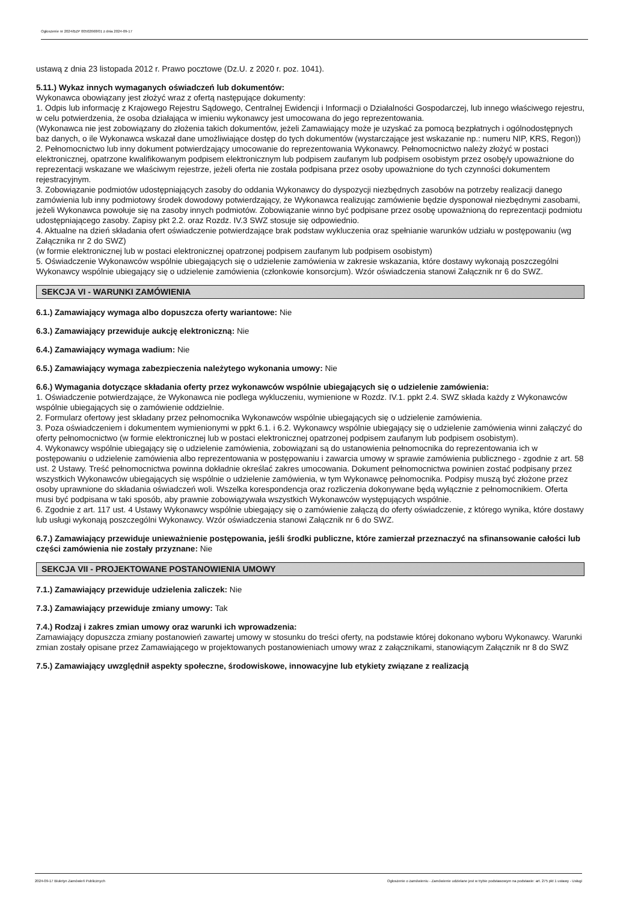Ogłoszenie nr 2024/BZP 00502668/01 z dnia 2024-09-17
ustawą z dnia 23 listopada 2012 r. Prawo pocztowe (Dz.U. z 2020 r. poz. 1041).
5.11.) Wykaz innych wymaganych oświadczeń lub dokumentów:
Wykonawca obowiązany jest złożyć wraz z ofertą następujące dokumenty:
1. Odpis lub informację z Krajowego Rejestru Sądowego, Centralnej Ewidencji i Informacji o Działalności Gospodarczej, lub innego właściwego rejestru, w celu potwierdzenia, że osoba działająca w imieniu wykonawcy jest umocowana do jego reprezentowania.
(Wykonawca nie jest zobowiązany do złożenia takich dokumentów, jeżeli Zamawiający może je uzyskać za pomocą bezpłatnych i ogólnodostępnych baz danych, o ile Wykonawca wskazał dane umożliwiające dostęp do tych dokumentów (wystarczające jest wskazanie np.: numeru NIP, KRS, Regon))
2. Pełnomocnictwo lub inny dokument potwierdzający umocowanie do reprezentowania Wykonawcy. Pełnomocnictwo należy złożyć w postaci elektronicznej, opatrzone kwalifikowanym podpisem elektronicznym lub podpisem zaufanym lub podpisem osobistym przez osobę/y upoważnione do reprezentacji wskazane we właściwym rejestrze, jeżeli oferta nie została podpisana przez osoby upoważnione do tych czynności dokumentem rejestracyjnym.
3. Zobowiązanie podmiotów udostępniających zasoby do oddania Wykonawcy do dyspozycji niezbędnych zasobów na potrzeby realizacji danego zamówienia lub inny podmiotowy środek dowodowy potwierdzający, że Wykonawca realizując zamówienie będzie dysponował niezbędnymi zasobami, jeżeli Wykonawca powołuje się na zasoby innych podmiotów. Zobowiązanie winno być podpisane przez osobę upoważnioną do reprezentacji podmiotu udostępniającego zasoby. Zapisy pkt 2.2. oraz Rozdz. IV.3 SWZ stosuje się odpowiednio.
4. Aktualne na dzień składania ofert oświadczenie potwierdzające brak podstaw wykluczenia oraz spełnianie warunków udziału w postępowaniu (wg Załącznika nr 2 do SWZ)
(w formie elektronicznej lub w postaci elektronicznej opatrzonej podpisem zaufanym lub podpisem osobistym)
5. Oświadczenie Wykonawców wspólnie ubiegających się o udzielenie zamówienia w zakresie wskazania, które dostawy wykonają poszczególni Wykonawcy wspólnie ubiegający się o udzielenie zamówienia (członkowie konsorcjum). Wzór oświadczenia stanowi Załącznik nr 6 do SWZ.
SEKCJA VI - WARUNKI ZAMÓWIENIA
6.1.) Zamawiający wymaga albo dopuszcza oferty wariantowe: Nie
6.3.) Zamawiający przewiduje aukcję elektroniczną: Nie
6.4.) Zamawiający wymaga wadium: Nie
6.5.) Zamawiający wymaga zabezpieczenia należytego wykonania umowy: Nie
6.6.) Wymagania dotyczące składania oferty przez wykonawców wspólnie ubiegających się o udzielenie zamówienia:
1. Oświadczenie potwierdzające, że Wykonawca nie podlega wykluczeniu, wymienione w Rozdz. IV.1. ppkt 2.4. SWZ składa każdy z Wykonawców wspólnie ubiegających się o zamówienie oddzielnie.
2. Formularz ofertowy jest składany przez pełnomocnika Wykonawców wspólnie ubiegających się o udzielenie zamówienia.
3. Poza oświadczeniem i dokumentem wymienionymi w ppkt 6.1. i 6.2. Wykonawcy wspólnie ubiegający się o udzielenie zamówienia winni załączyć do oferty pełnomocnictwo (w formie elektronicznej lub w postaci elektronicznej opatrzonej podpisem zaufanym lub podpisem osobistym).
4. Wykonawcy wspólnie ubiegający się o udzielenie zamówienia, zobowiązani są do ustanowienia pełnomocnika do reprezentowania ich w postępowaniu o udzielenie zamówienia albo reprezentowania w postępowaniu i zawarcia umowy w sprawie zamówienia publicznego - zgodnie z art. 58 ust. 2 Ustawy. Treść pełnomocnictwa powinna dokładnie określać zakres umocowania. Dokument pełnomocnictwa powinien zostać podpisany przez wszystkich Wykonawców ubiegających się wspólnie o udzielenie zamówienia, w tym Wykonawcę pełnomocnika. Podpisy muszą być złożone przez osoby uprawnione do składania oświadczeń woli. Wszelka korespondencja oraz rozliczenia dokonywane będą wyłącznie z pełnomocnikiem. Oferta musi być podpisana w taki sposób, aby prawnie zobowiązywała wszystkich Wykonawców występujących wspólnie.
6. Zgodnie z art. 117 ust. 4 Ustawy Wykonawcy wspólnie ubiegający się o zamówienie załączą do oferty oświadczenie, z którego wynika, które dostawy lub usługi wykonają poszczególni Wykonawcy. Wzór oświadczenia stanowi Załącznik nr 6 do SWZ.
6.7.) Zamawiający przewiduje unieważnienie postępowania, jeśli środki publiczne, które zamierzał przeznaczyć na sfinansowanie całości lub części zamówienia nie zostały przyznane: Nie
SEKCJA VII - PROJEKTOWANE POSTANOWIENIA UMOWY
7.1.) Zamawiający przewiduje udzielenia zaliczek: Nie
7.3.) Zamawiający przewiduje zmiany umowy: Tak
7.4.) Rodzaj i zakres zmian umowy oraz warunki ich wprowadzenia:
Zamawiający dopuszcza zmiany postanowień zawartej umowy w stosunku do treści oferty, na podstawie której dokonano wyboru Wykonawcy. Warunki zmian zostały opisane przez Zamawiającego w projektowanych postanowieniach umowy wraz z załącznikami, stanowiącym Załącznik nr 8 do SWZ
7.5.) Zamawiający uwzględnił aspekty społeczne, środowiskowe, innowacyjne lub etykiety związane z realizacją
2024-09-17 Biuletyn Zamówień Publicznych Ogłoszenie o zamówieniu - Zamówienie udzielane jest w trybie podstawowym na podstawie: art. 275 pkt 1 ustawy - Usługi